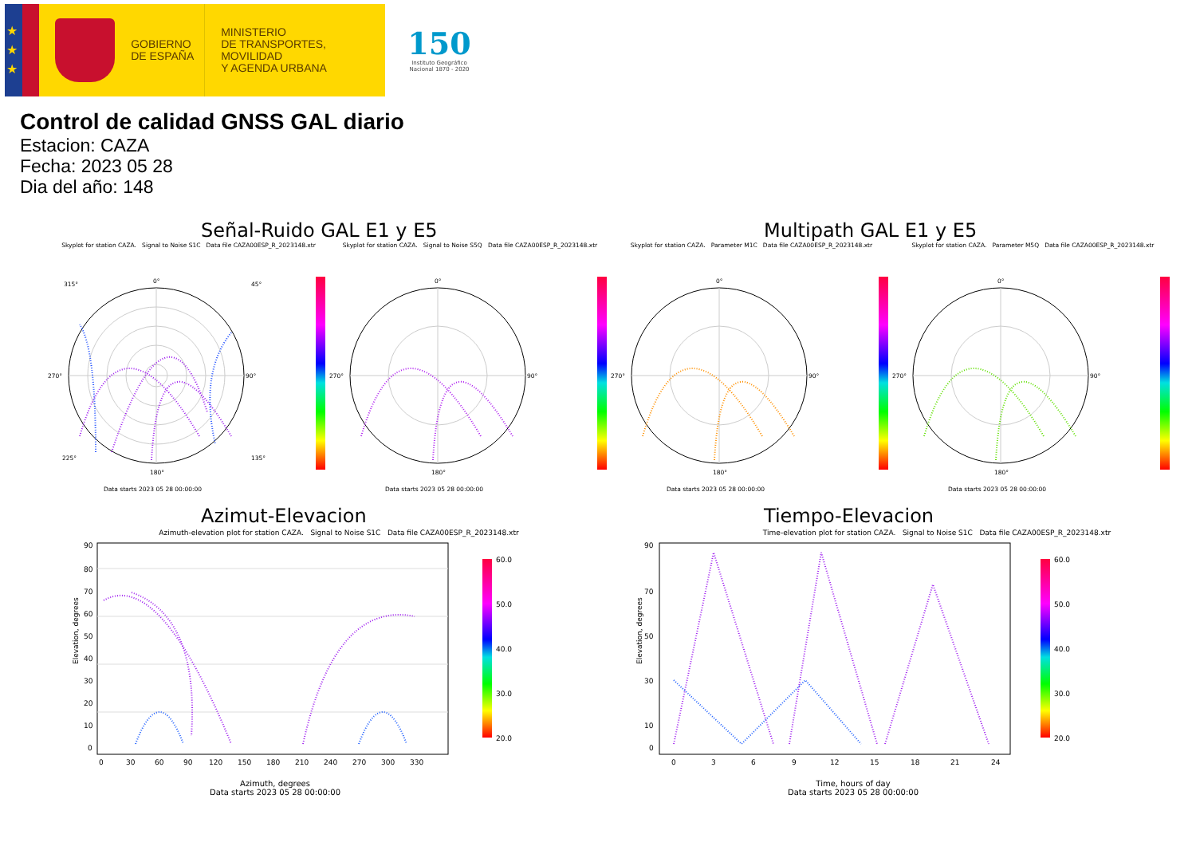★
★
★
GOBIERNO
DE ESPAÑA
MINISTERIO
DE TRANSPORTES, MOVILIDAD
Y AGENDA URBANA
150
Instituto Geográfico
Nacional 1870 - 2020
Control de calidad GNSS GAL diario
Estacion: CAZA
Fecha: 2023 05 28
Dia del año: 148
Señal-Ruido GAL E1 y E5 Multipath GAL E1 y E5
Skyplot for station CAZA. Signal to Noise S1C Data file CAZA00ESP_R_2023148.xtr
0°
90°
180°
270°
45°
315°
135°
225°
Data starts 2023 05 28 00:00:00
Skyplot for station CAZA. Signal to Noise S5Q Data file CAZA00ESP_R_2023148.xtr
0°
90°
180°
270°
Data starts 2023 05 28 00:00:00
Skyplot for station CAZA. Parameter M1C Data file CAZA00ESP_R_2023148.xtr
0°
90°
180°
270°
Data starts 2023 05 28 00:00:00
Skyplot for station CAZA. Parameter M5Q Data file CAZA00ESP_R_2023148.xtr
0°
90°
180°
270°
Data starts 2023 05 28 00:00:00
Azimut-Elevacion
Azimuth-elevation plot for station CAZA. Signal to Noise S1C Data file CAZA00ESP_R_2023148.xtr
90
80
70
60
50
40
30
20
10
0
0
30
60
90
120
150
180
210
240
270
300
330
Elevation, degrees
60.0
50.0
40.0
30.0
20.0
Azimuth, degrees
Data starts 2023 05 28 00:00:00
Tiempo-Elevacion
Time-elevation plot for station CAZA. Signal to Noise S1C Data file CAZA00ESP_R_2023148.xtr
90
70
50
30
10
0
0
3
6
9
12
15
18
21
24
Elevation, degrees
60.0
50.0
40.0
30.0
20.0
Time, hours of day
Data starts 2023 05 28 00:00:00